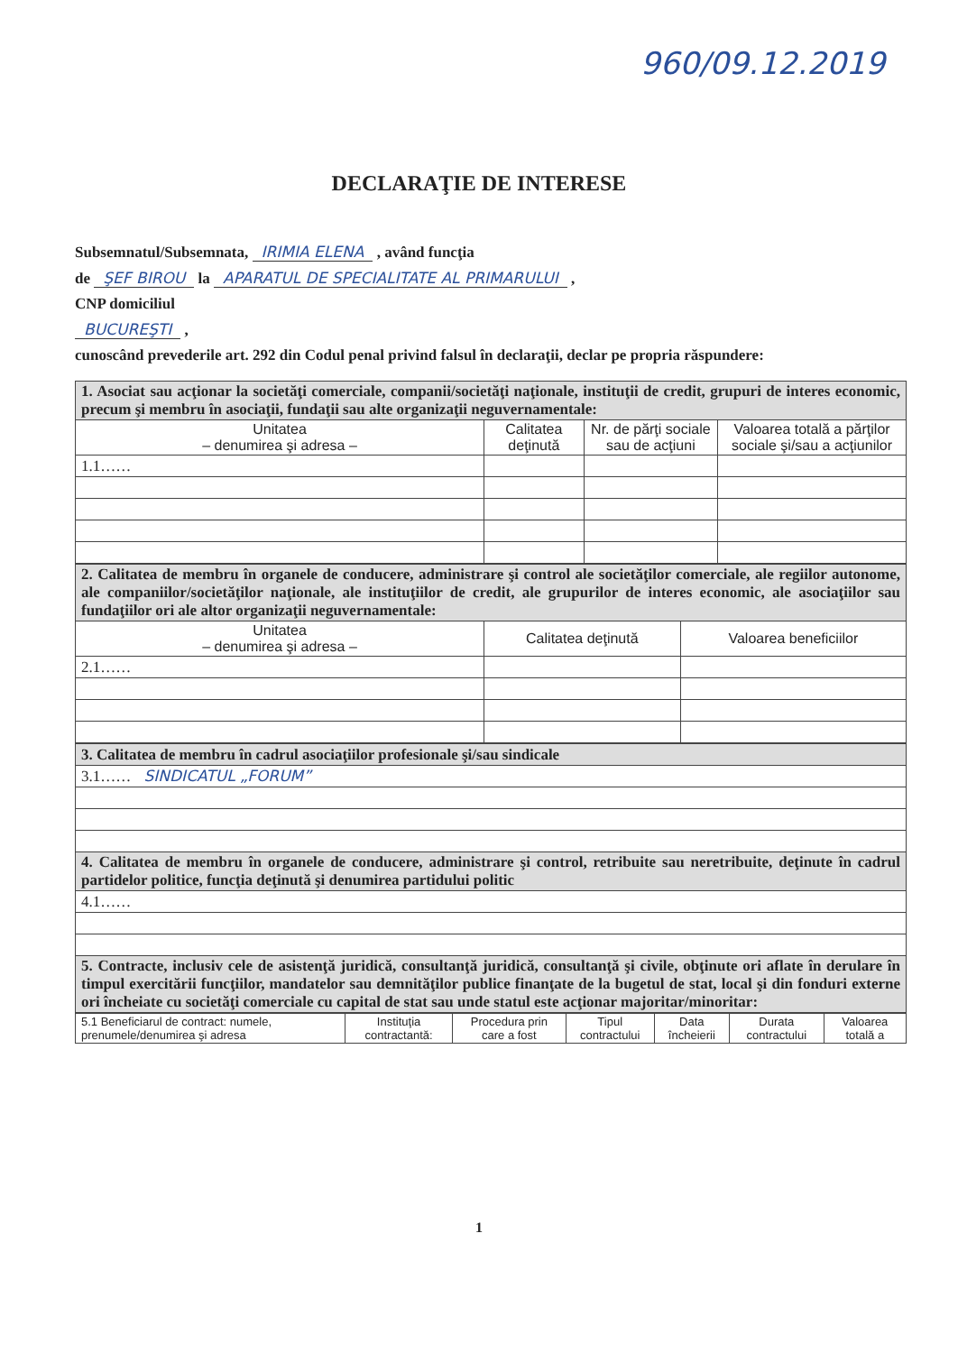960/09.12.2019
DECLARAŢIE DE INTERESE
Subsemnatul/Subsemnata, IRIMIA ELENA , având funcţia
de ŞEF BIROU la APARATUL DE SPECIALITATE AL PRIMARULUI ,
CNP domiciliul
BUCUREŞTI ,
cunoscând prevederile art. 292 din Codul penal privind falsul în declaraţii, declar pe propria răspundere:
| 1. Asociat sau acţionar la societăţi comerciale, companii/societăţi naţionale, instituţii de credit, grupuri de interes economic, precum şi membru în asociaţii, fundaţii sau alte organizaţii neguvernamentale: | | | |
| Unitatea – denumirea şi adresa – | Calitatea deţinută | Nr. de părţi sociale sau de acţiuni | Valoarea totală a părţilor sociale şi/sau a acţiunilor |
| 1.1…… | | | |
| 2. Calitatea de membru în organele de conducere, administrare şi control ale societăţilor comerciale, ale regiilor autonome, ale companiilor/societăţilor naţionale, ale instituţiilor de credit, ale grupurilor de interes economic, ale asociaţiilor sau fundaţiilor ori ale altor organizaţii neguvernamentale: | | |
| Unitatea – denumirea şi adresa – | Calitatea deţinută | Valoarea beneficiilor |
| 2.1…… | | |
| 3. Calitatea de membru în cadrul asociaţiilor profesionale şi/sau sindicale |
| 3.1…… SINDICATUL „FORUM” |
| 4. Calitatea de membru în organele de conducere, administrare şi control, retribuite sau neretribuite, deţinute în cadrul partidelor politice, funcţia deţinută şi denumirea partidului politic |
| 4.1…… |
| 5. Contracte, inclusiv cele de asistenţă juridică, consultanţă juridică, consultanţă şi civile, obţinute ori aflate în derulare în timpul exercitării funcţiilor, mandatelor sau demnităţilor publice finanţate de la bugetul de stat, local şi din fonduri externe ori încheiate cu societăţi comerciale cu capital de stat sau unde statul este acţionar majoritar/minoritar: |
| 5.1 Beneficiarul de contract: numele, prenumele/denumirea şi adresa | Instituţia contractantă: | Procedura prin care a fost | Tipul contractului | Data încheierii | Durata contractului | Valoarea totală a |
| --- | --- | --- | --- | --- | --- | --- |
1